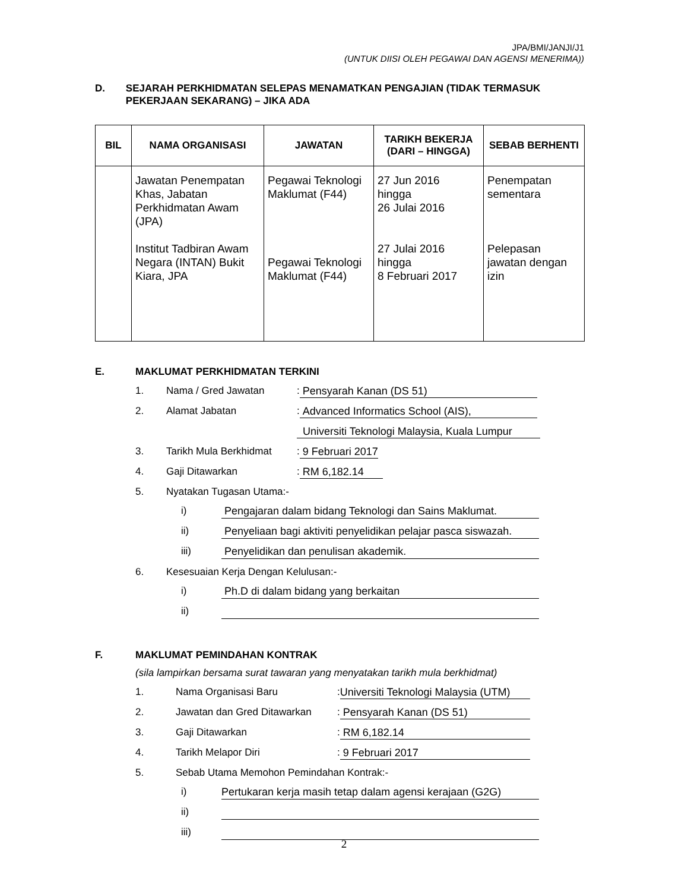JPA/BMI/JANJI/J1
(UNTUK DIISI OLEH PEGAWAI DAN AGENSI MENERIMA))
D. SEJARAH PERKHIDMATAN SELEPAS MENAMATKAN PENGAJIAN (TIDAK TERMASUK PEKERJAAN SEKARANG) – JIKA ADA
| BIL | NAMA ORGANISASI | JAWATAN | TARIKH BEKERJA (DARI – HINGGA) | SEBAB BERHENTI |
| --- | --- | --- | --- | --- |
| | Jawatan Penempatan Khas, Jabatan Perkhidmatan Awam (JPA) Institut Tadbiran Awam Negara (INTAN) Bukit Kiara, JPA | Pegawai Teknologi Maklumat (F44) Pegawai Teknologi Maklumat (F44) | 27 Jun 2016 hingga 26 Julai 2016 27 Julai 2016 hingga 8 Februari 2017 | Penempatan sementara Pelepasan jawatan dengan izin |
E. MAKLUMAT PERKHIDMATAN TERKINI
1. Nama / Gred Jawatan: Pensyarah Kanan (DS 51)
2. Alamat Jabatan: Advanced Informatics School (AIS),
Universiti Teknologi Malaysia, Kuala Lumpur
3. Tarikh Mula Berkhidmat: 9 Februari 2017
4. Gaji Ditawarkan: RM 6,182.14
5. Nyatakan Tugasan Utama:-
i) Pengajaran dalam bidang Teknologi dan Sains Maklumat.
ii) Penyeliaan bagi aktiviti penyelidikan pelajar pasca siswazah.
iii) Penyelidikan dan penulisan akademik.
6. Kesesuaian Kerja Dengan Kelulusan:-
i) Ph.D di dalam bidang yang berkaitan
ii)
F. MAKLUMAT PEMINDAHAN KONTRAK
(sila lampirkan bersama surat tawaran yang menyatakan tarikh mula berkhidmat)
1. Nama Organisasi Baru: Universiti Teknologi Malaysia (UTM)
2. Jawatan dan Gred Ditawarkan: Pensyarah Kanan (DS 51)
3. Gaji Ditawarkan: RM 6,182.14
4. Tarikh Melapor Diri: 9 Februari 2017
5. Sebab Utama Memohon Pemindahan Kontrak:-
i) Pertukaran kerja masih tetap dalam agensi kerajaan (G2G)
ii)
iii)
2